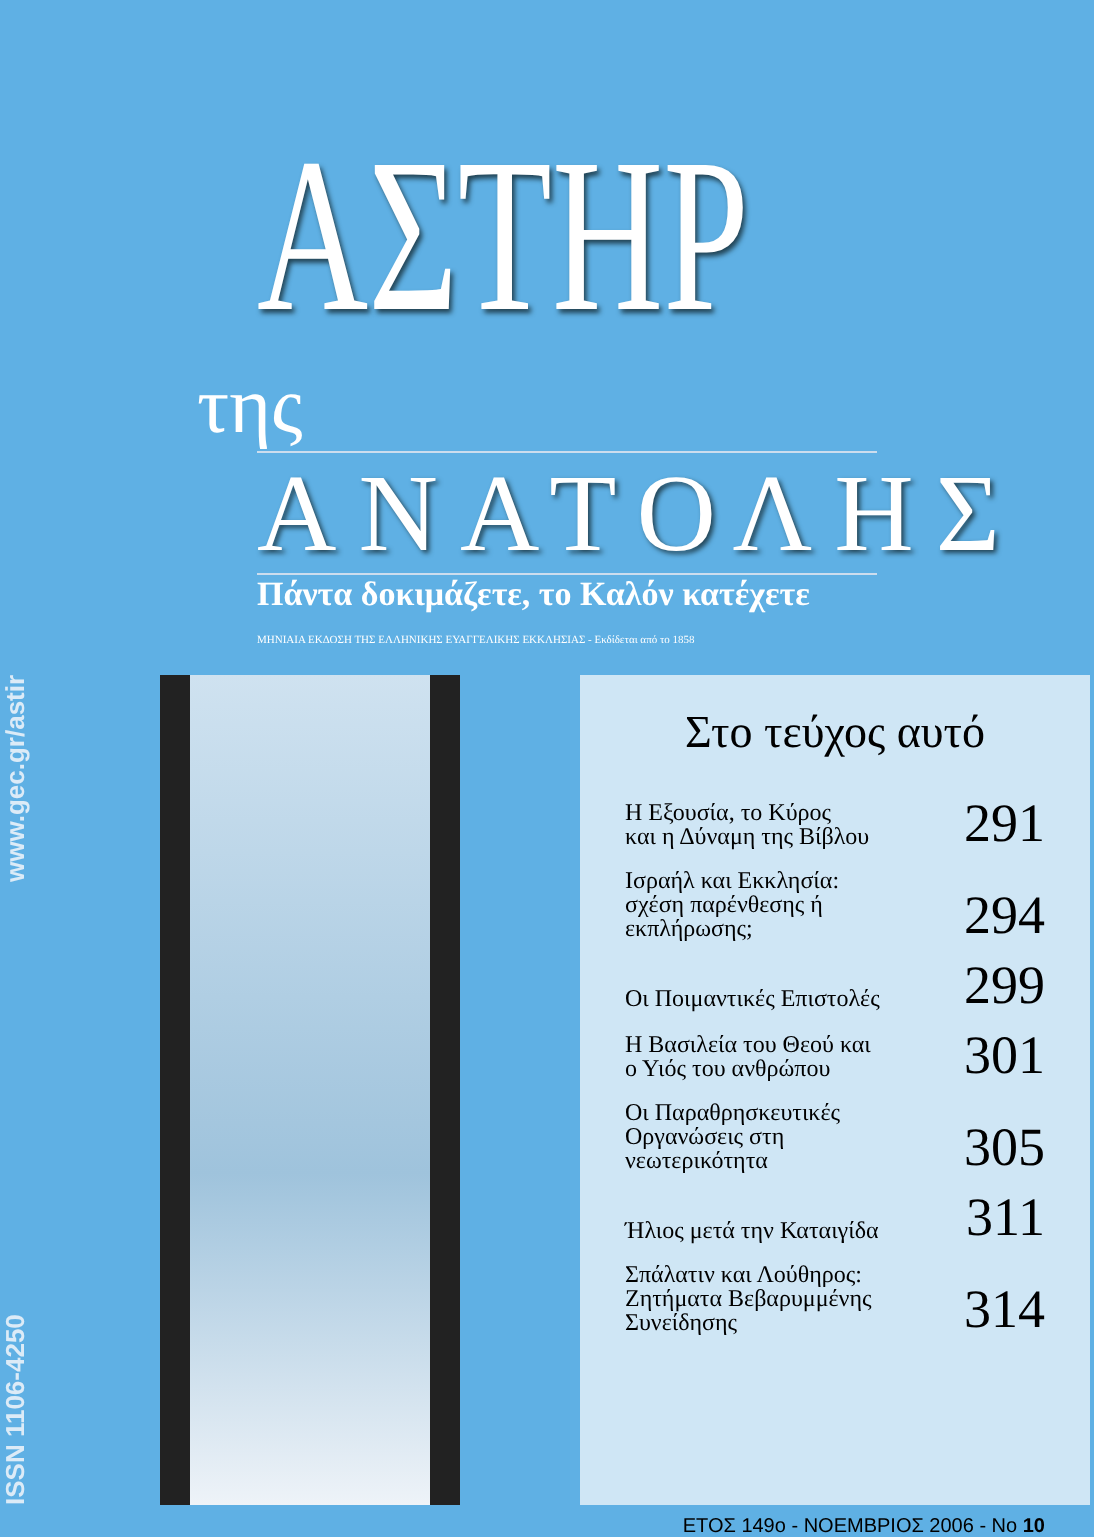ΑΣΤΗΡ της
ΑΝΑΤΟΛΗΣ
Πάντα δοκιμάζετε, το Καλόν κατέχετε
ΜΗΝΙΑΙΑ ΕΚΔΟΣΗ ΤΗΣ ΕΛΛΗΝΙΚΗΣ ΕΥΑΓΓΕΛΙΚΗΣ ΕΚΚΛΗΣΙΑΣ - Εκδίδεται από το 1858
ISSN 1106-4250 www.gec.gr/astir
Στο τεύχος αυτό
Η Εξουσία, το Κύρος
και η Δύναμη της Βίβλου 291
Ισραήλ και Εκκλησία:
σχέση παρένθεσης ή
εκπλήρωσης; 294
Οι Ποιμαντικές Επιστολές 299
Η Βασιλεία του Θεού και
ο Υιός του ανθρώπου 301
Οι Παραθρησκευτικές
Οργανώσεις στη
νεωτερικότητα 305
Ήλιος μετά την Καταιγίδα 311
Σπάλατιν και Λούθηρος:
Ζητήματα Βεβαρυμμένης
Συνείδησης 314
ΕΤΟΣ 149ο - ΝΟΕΜΒΡΙΟΣ 2006 - Νο 10